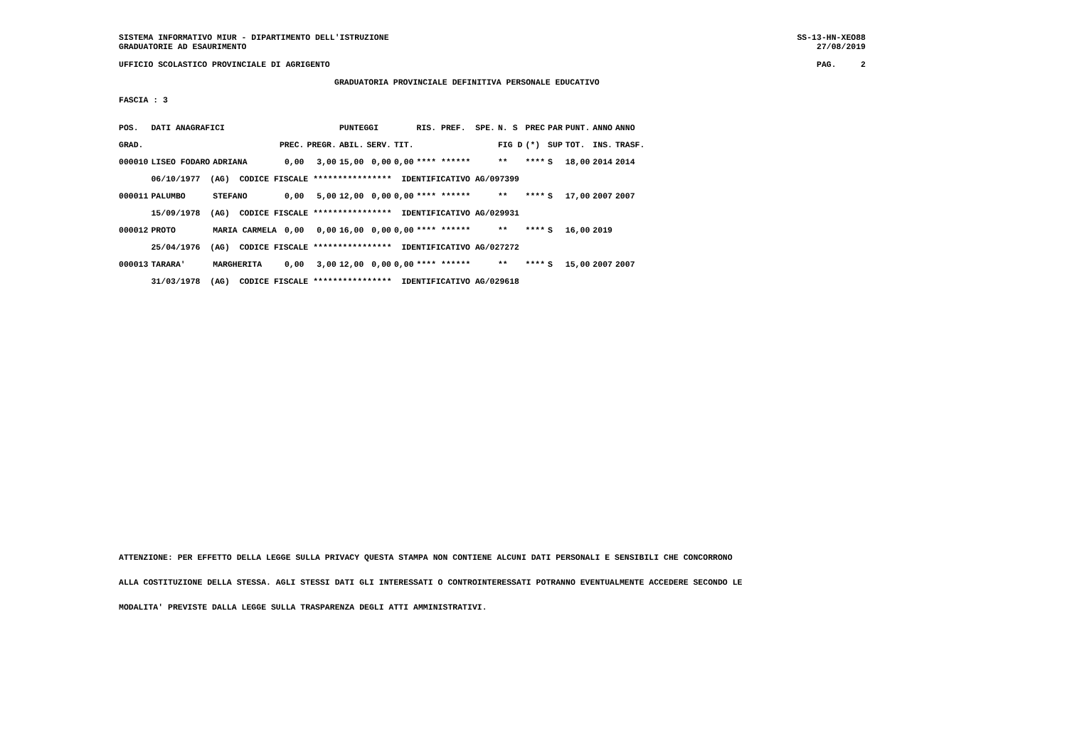SISTEMA INFORMATIVO MIUR - DIPARTIMENTO DELL'ISTRUZIONE SS-13-HN-XEO88
GRADUATORIE AD ESAURIMENTO 27/08/2019
UFFICIO SCOLASTICO PROVINCIALE DI AGRIGENTO PAG. 2
GRADUATORIA PROVINCIALE DEFINITIVA PERSONALE EDUCATIVO
FASCIA : 3
| POS. | DATI ANAGRAFICI | | | | PUNTEGGI | | | RIS. PREF. SPE. | | N. S | PREC | PAR | PUNT. | ANNO | ANNO |
| --- | --- | --- | --- | --- | --- | --- | --- | --- | --- | --- | --- | --- | --- | --- | --- |
| GRAD. | | | PREC. | PREGR. | ABIL. | SERV. | TIT. | | | FIG D | (*) | SUP | TOT. | INS. | TRASF. |
| 000010 | LISEO FODARO | ADRIANA | 0,00 | 3,00 | 15,00 | 0,00 | 0,00 | **** ****** | | ** | **** | S | 18,00 | 2014 | 2014 |
| | 06/10/1977 (AG) CODICE FISCALE **************** IDENTIFICATIVO AG/097399 | | | | | | | | | | | | | | |
| 000011 | PALUMBO | STEFANO | 0,00 | 5,00 | 12,00 | 0,00 | 0,00 | **** ****** | | ** | **** | S | 17,00 | 2007 | 2007 |
| | 15/09/1978 (AG) CODICE FISCALE **************** IDENTIFICATIVO AG/029931 | | | | | | | | | | | | | | |
| 000012 | PROTO | MARIA CARMELA | 0,00 | 0,00 | 16,00 | 0,00 | 0,00 | **** ****** | | ** | **** | S | 16,00 | 2019 | |
| | 25/04/1976 (AG) CODICE FISCALE **************** IDENTIFICATIVO AG/027272 | | | | | | | | | | | | | | |
| 000013 | TARARA' | MARGHERITA | 0,00 | 3,00 | 12,00 | 0,00 | 0,00 | **** ****** | | ** | **** | S | 15,00 | 2007 | 2007 |
| | 31/03/1978 (AG) CODICE FISCALE **************** IDENTIFICATIVO AG/029618 | | | | | | | | | | | | | | |
ATTENZIONE: PER EFFETTO DELLA LEGGE SULLA PRIVACY QUESTA STAMPA NON CONTIENE ALCUNI DATI PERSONALI E SENSIBILI CHE CONCORRONO
ALLA COSTITUZIONE DELLA STESSA. AGLI STESSI DATI GLI INTERESSATI O CONTROINTERESSATI POTRANNO EVENTUALMENTE ACCEDERE SECONDO LE
MODALITA' PREVISTE DALLA LEGGE SULLA TRASPARENZA DEGLI ATTI AMMINISTRATIVI.